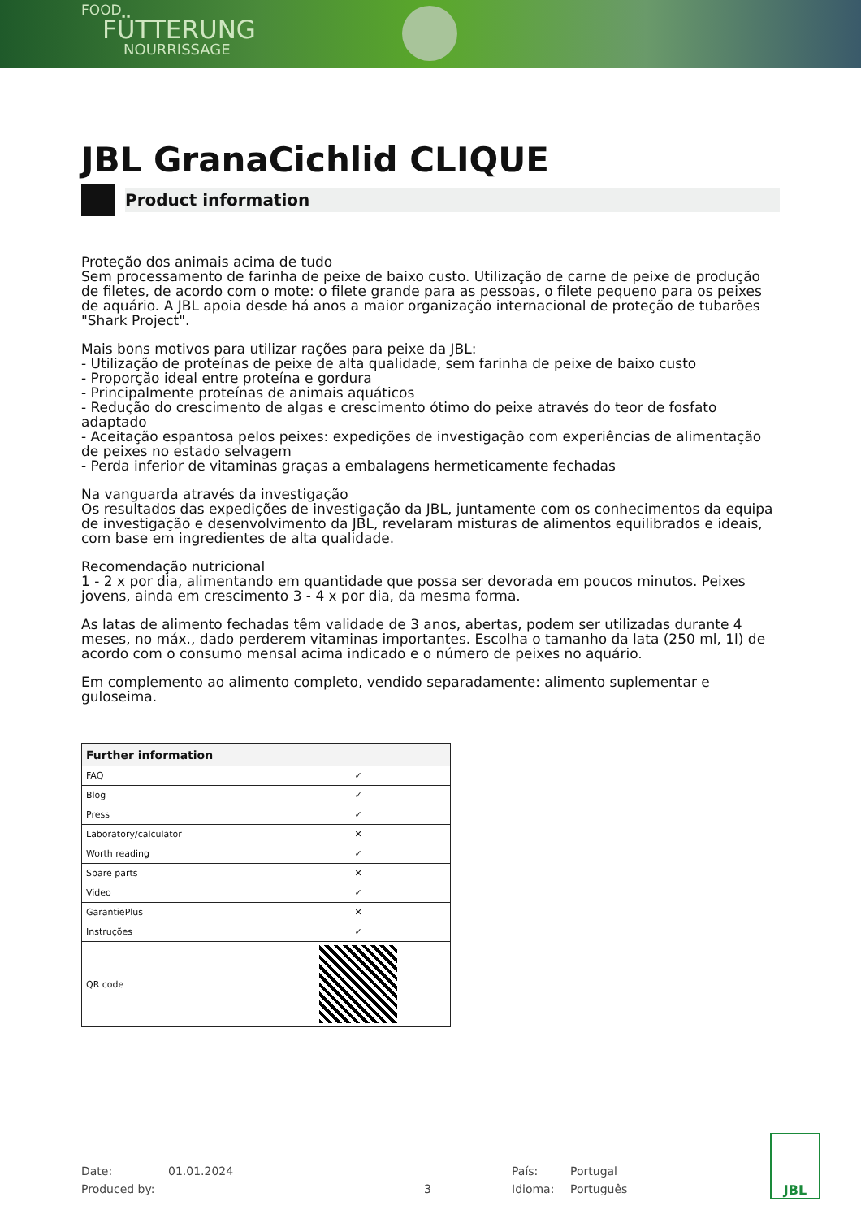FOOD
FÜTTERUNG
NOURRISSAGE
JBL GranaCichlid CLIQUE
Product information
Proteção dos animais acima de tudo
Sem processamento de farinha de peixe de baixo custo. Utilização de carne de peixe de produção de filetes, de acordo com o mote: o filete grande para as pessoas, o filete pequeno para os peixes de aquário. A JBL apoia desde há anos a maior organização internacional de proteção de tubarões "Shark Project".
Mais bons motivos para utilizar rações para peixe da JBL:
- Utilização de proteínas de peixe de alta qualidade, sem farinha de peixe de baixo custo
- Proporção ideal entre proteína e gordura
- Principalmente proteínas de animais aquáticos
- Redução do crescimento de algas e crescimento ótimo do peixe através do teor de fosfato adaptado
- Aceitação espantosa pelos peixes: expedições de investigação com experiências de alimentação de peixes no estado selvagem
- Perda inferior de vitaminas graças a embalagens hermeticamente fechadas
Na vanguarda através da investigação
Os resultados das expedições de investigação da JBL, juntamente com os conhecimentos da equipa de investigação e desenvolvimento da JBL, revelaram misturas de alimentos equilibrados e ideais, com base em ingredientes de alta qualidade.
Recomendação nutricional
1 - 2 x por dia, alimentando em quantidade que possa ser devorada em poucos minutos. Peixes jovens, ainda em crescimento 3 - 4 x por dia, da mesma forma.
As latas de alimento fechadas têm validade de 3 anos, abertas, podem ser utilizadas durante 4 meses, no máx., dado perderem vitaminas importantes. Escolha o tamanho da lata (250 ml, 1l) de acordo com o consumo mensal acima indicado e o número de peixes no aquário.
Em complemento ao alimento completo, vendido separadamente: alimento suplementar e guloseima.
| Further information | |
| --- | --- |
| FAQ | ✓ |
| Blog | ✓ |
| Press | ✓ |
| Laboratory/calculator | ✕ |
| Worth reading | ✓ |
| Spare parts | ✕ |
| Video | ✓ |
| GarantiePlus | ✕ |
| Instruções | ✓ |
| QR code | |
Date: 01.01.2024 País: Portugal
Produced by: 3 Idioma: Português
JBL